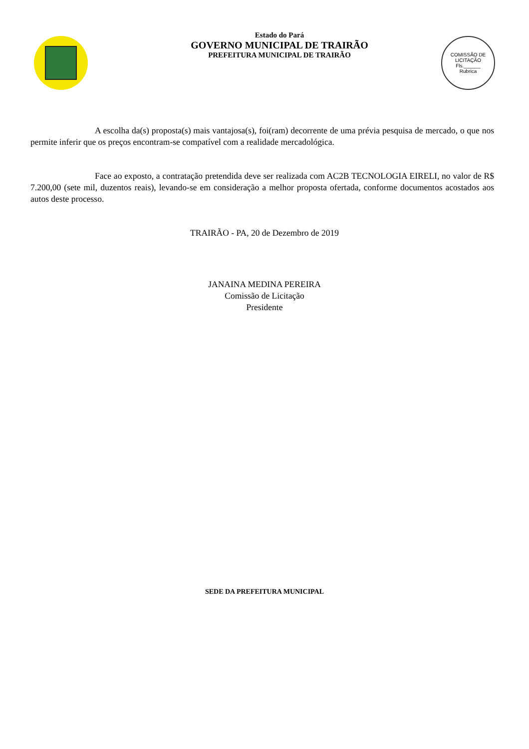Estado do Pará
GOVERNO MUNICIPAL DE TRAIRÃO
PREFEITURA MUNICIPAL DE TRAIRÃO
COMISSÃO DE LICITAÇÃO
Fls.______
Rubrica
A escolha da(s) proposta(s) mais vantajosa(s), foi(ram) decorrente de uma prévia pesquisa de mercado, o que nos permite inferir que os preços encontram-se compatível com a realidade mercadológica.
Face ao exposto, a contratação pretendida deve ser realizada com AC2B TECNOLOGIA EIRELI, no valor de R$ 7.200,00 (sete mil, duzentos reais), levando-se em consideração a melhor proposta ofertada, conforme documentos acostados aos autos deste processo.
TRAIRÃO - PA, 20 de Dezembro de 2019
JANAINA MEDINA PEREIRA
Comissão de Licitação
Presidente
SEDE DA PREFEITURA MUNICIPAL